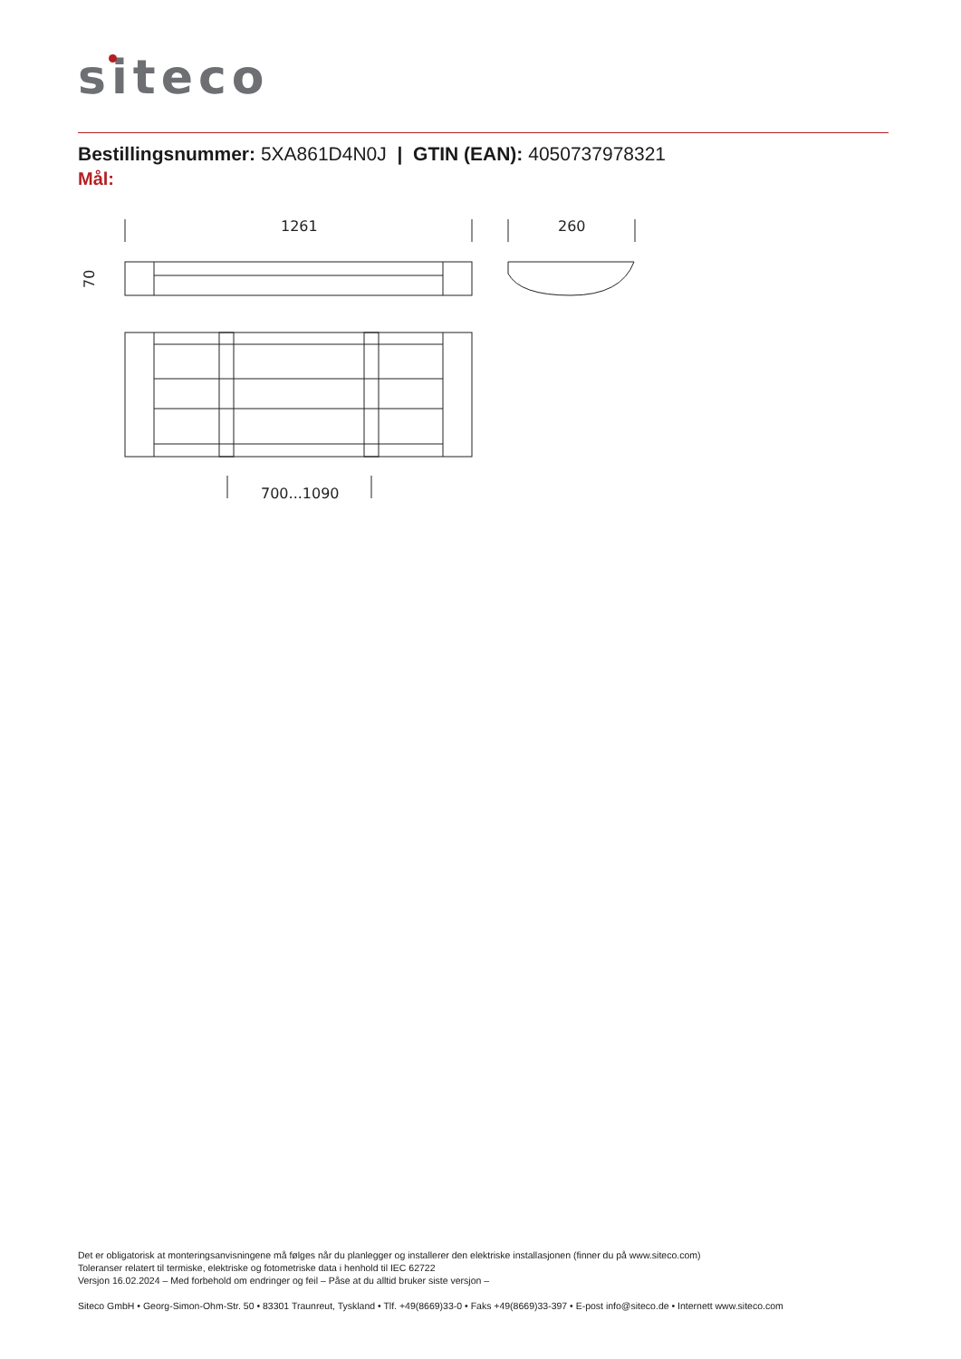siteco
Bestillingsnummer: 5XA861D4N0J | GTIN (EAN): 4050737978321
Mål:
1261
260
70
700...1090
Det er obligatorisk at monteringsanvisningene må følges når du planlegger og installerer den elektriske installasjonen (finner du på www.siteco.com)
Toleranser relatert til termiske, elektriske og fotometriske data i henhold til IEC 62722
Versjon 16.02.2024 – Med forbehold om endringer og feil – Påse at du alltid bruker siste versjon –
Siteco GmbH • Georg-Simon-Ohm-Str. 50 • 83301 Traunreut, Tyskland • Tlf. +49(8669)33-0 • Faks +49(8669)33-397 • E-post info@siteco.de • Internett www.siteco.com